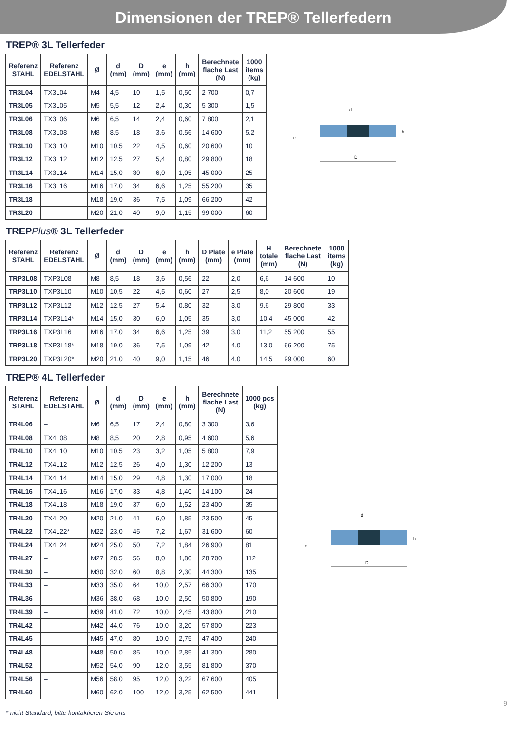Dimensionen der TREP® Tellerfedern
TREP® 3L Tellerfeder
| Referenz STAHL | Referenz EDELSTAHL | Ø | d (mm) | D (mm) | e (mm) | h (mm) | Berechnete flache Last (N) | 1000 items (kg) |
| --- | --- | --- | --- | --- | --- | --- | --- | --- |
| TR3L04 | TX3L04 | M4 | 4,5 | 10 | 1,5 | 0,50 | 2 700 | 0,7 |
| TR3L05 | TX3L05 | M5 | 5,5 | 12 | 2,4 | 0,30 | 5 300 | 1,5 |
| TR3L06 | TX3L06 | M6 | 6,5 | 14 | 2,4 | 0,60 | 7 800 | 2,1 |
| TR3L08 | TX3L08 | M8 | 8,5 | 18 | 3,6 | 0,56 | 14 600 | 5,2 |
| TR3L10 | TX3L10 | M10 | 10,5 | 22 | 4,5 | 0,60 | 20 600 | 10 |
| TR3L12 | TX3L12 | M12 | 12,5 | 27 | 5,4 | 0,80 | 29 800 | 18 |
| TR3L14 | TX3L14 | M14 | 15,0 | 30 | 6,0 | 1,05 | 45 000 | 25 |
| TR3L16 | TX3L16 | M16 | 17,0 | 34 | 6,6 | 1,25 | 55 200 | 35 |
| TR3L18 | – | M18 | 19,0 | 36 | 7,5 | 1,09 | 66 200 | 42 |
| TR3L20 | – | M20 | 21,0 | 40 | 9,0 | 1,15 | 99 000 | 60 |
d
h
e
D
TREPPlus® 3L Tellerfeder
| Referenz STAHL | Referenz EDELSTAHL | Ø | d (mm) | D (mm) | e (mm) | h (mm) | D Plate (mm) | e Plate (mm) | H totale (mm) | Berechnete flache Last (N) | 1000 items (kg) |
| --- | --- | --- | --- | --- | --- | --- | --- | --- | --- | --- | --- |
| TRP3L08 | TXP3L08 | M8 | 8,5 | 18 | 3,6 | 0,56 | 22 | 2,0 | 6,6 | 14 600 | 10 |
| TRP3L10 | TXP3L10 | M10 | 10,5 | 22 | 4,5 | 0,60 | 27 | 2,5 | 8,0 | 20 600 | 19 |
| TRP3L12 | TXP3L12 | M12 | 12,5 | 27 | 5,4 | 0,80 | 32 | 3,0 | 9,6 | 29 800 | 33 |
| TRP3L14 | TXP3L14* | M14 | 15,0 | 30 | 6,0 | 1,05 | 35 | 3,0 | 10,4 | 45 000 | 42 |
| TRP3L16 | TXP3L16 | M16 | 17,0 | 34 | 6,6 | 1,25 | 39 | 3,0 | 11,2 | 55 200 | 55 |
| TRP3L18 | TXP3L18* | M18 | 19,0 | 36 | 7,5 | 1,09 | 42 | 4,0 | 13,0 | 66 200 | 75 |
| TRP3L20 | TXP3L20* | M20 | 21,0 | 40 | 9,0 | 1,15 | 46 | 4,0 | 14,5 | 99 000 | 60 |
TREP® 4L Tellerfeder
| Referenz STAHL | Referenz EDELSTAHL | Ø | d (mm) | D (mm) | e (mm) | h (mm) | Berechnete flache Last (N) | 1000 pcs (kg) |
| --- | --- | --- | --- | --- | --- | --- | --- | --- |
| TR4L06 | – | M6 | 6,5 | 17 | 2,4 | 0,80 | 3 300 | 3,6 |
| TR4L08 | TX4L08 | M8 | 8,5 | 20 | 2,8 | 0,95 | 4 600 | 5,6 |
| TR4L10 | TX4L10 | M10 | 10,5 | 23 | 3,2 | 1,05 | 5 800 | 7,9 |
| TR4L12 | TX4L12 | M12 | 12,5 | 26 | 4,0 | 1,30 | 12 200 | 13 |
| TR4L14 | TX4L14 | M14 | 15,0 | 29 | 4,8 | 1,30 | 17 000 | 18 |
| TR4L16 | TX4L16 | M16 | 17,0 | 33 | 4,8 | 1,40 | 14 100 | 24 |
| TR4L18 | TX4L18 | M18 | 19,0 | 37 | 6,0 | 1,52 | 23 400 | 35 |
| TR4L20 | TX4L20 | M20 | 21,0 | 41 | 6,0 | 1,85 | 23 500 | 45 |
| TR4L22 | TX4L22* | M22 | 23,0 | 45 | 7,2 | 1,67 | 31 600 | 60 |
| TR4L24 | TX4L24 | M24 | 25,0 | 50 | 7,2 | 1,84 | 26 900 | 81 |
| TR4L27 | – | M27 | 28,5 | 56 | 8,0 | 1,80 | 28 700 | 112 |
| TR4L30 | – | M30 | 32,0 | 60 | 8,8 | 2,30 | 44 300 | 135 |
| TR4L33 | – | M33 | 35,0 | 64 | 10,0 | 2,57 | 66 300 | 170 |
| TR4L36 | – | M36 | 38,0 | 68 | 10,0 | 2,50 | 50 800 | 190 |
| TR4L39 | – | M39 | 41,0 | 72 | 10,0 | 2,45 | 43 800 | 210 |
| TR4L42 | – | M42 | 44,0 | 76 | 10,0 | 3,20 | 57 800 | 223 |
| TR4L45 | – | M45 | 47,0 | 80 | 10,0 | 2,75 | 47 400 | 240 |
| TR4L48 | – | M48 | 50,0 | 85 | 10,0 | 2,85 | 41 300 | 280 |
| TR4L52 | – | M52 | 54,0 | 90 | 12,0 | 3,55 | 81 800 | 370 |
| TR4L56 | – | M56 | 58,0 | 95 | 12,0 | 3,22 | 67 600 | 405 |
| TR4L60 | – | M60 | 62,0 | 100 | 12,0 | 3,25 | 62 500 | 441 |
d
h
e
D
9
* nicht Standard, bitte kontaktieren Sie uns